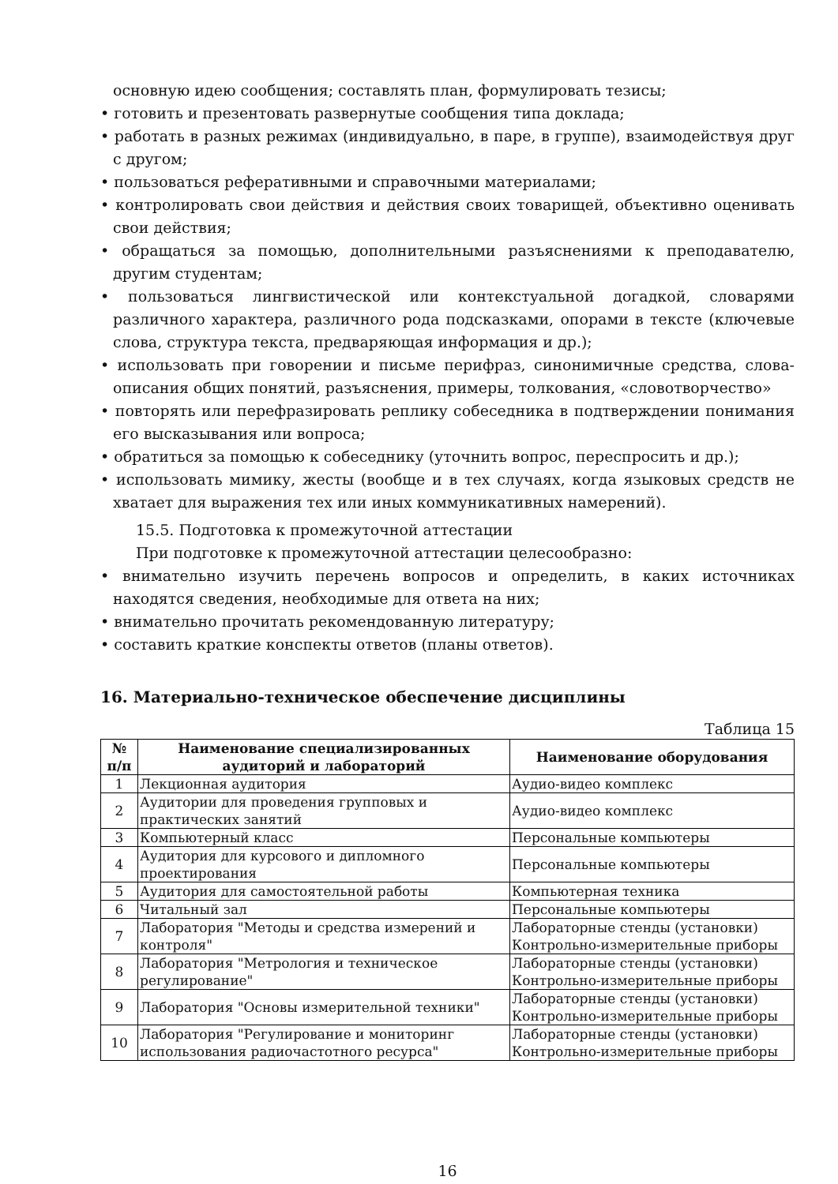основную идею сообщения; составлять план, формулировать тезисы;
• готовить и презентовать развернутые сообщения типа доклада;
• работать в разных режимах (индивидуально, в паре, в группе), взаимодействуя друг с другом;
• пользоваться реферативными и справочными материалами;
• контролировать свои действия и действия своих товарищей, объективно оценивать свои действия;
• обращаться за помощью, дополнительными разъяснениями к преподавателю, другим студентам;
• пользоваться лингвистической или контекстуальной догадкой, словарями различного характера, различного рода подсказками, опорами в тексте (ключевые слова, структура текста, предваряющая информация и др.);
• использовать при говорении и письме перифраз, синонимичные средства, слова-описания общих понятий, разъяснения, примеры, толкования, «словотворчество»
• повторять или перефразировать реплику собеседника в подтверждении понимания его высказывания или вопроса;
• обратиться за помощью к собеседнику (уточнить вопрос, переспросить и др.);
• использовать мимику, жесты (вообще и в тех случаях, когда языковых средств не хватает для выражения тех или иных коммуникативных намерений).
15.5. Подготовка к промежуточной аттестации
При подготовке к промежуточной аттестации целесообразно:
• внимательно изучить перечень вопросов и определить, в каких источниках находятся сведения, необходимые для ответа на них;
• внимательно прочитать рекомендованную литературу;
• составить краткие конспекты ответов (планы ответов).
16. Материально-техническое обеспечение дисциплины
Таблица 15
| № п/п | Наименование специализированных аудиторий и лабораторий | Наименование оборудования |
| --- | --- | --- |
| 1 | Лекционная аудитория | Аудио-видео комплекс |
| 2 | Аудитории для проведения групповых и практических занятий | Аудио-видео комплекс |
| 3 | Компьютерный класс | Персональные компьютеры |
| 4 | Аудитория для курсового и дипломного проектирования | Персональные компьютеры |
| 5 | Аудитория для самостоятельной работы | Компьютерная техника |
| 6 | Читальный зал | Персональные компьютеры |
| 7 | Лаборатория "Методы и средства измерений и контроля" | Лабораторные стенды (установки) Контрольно-измерительные приборы |
| 8 | Лаборатория "Метрология и техническое регулирование" | Лабораторные стенды (установки) Контрольно-измерительные приборы |
| 9 | Лаборатория "Основы измерительной техники" | Лабораторные стенды (установки) Контрольно-измерительные приборы |
| 10 | Лаборатория "Регулирование и мониторинг использования радиочастотного ресурса" | Лабораторные стенды (установки) Контрольно-измерительные приборы |
16